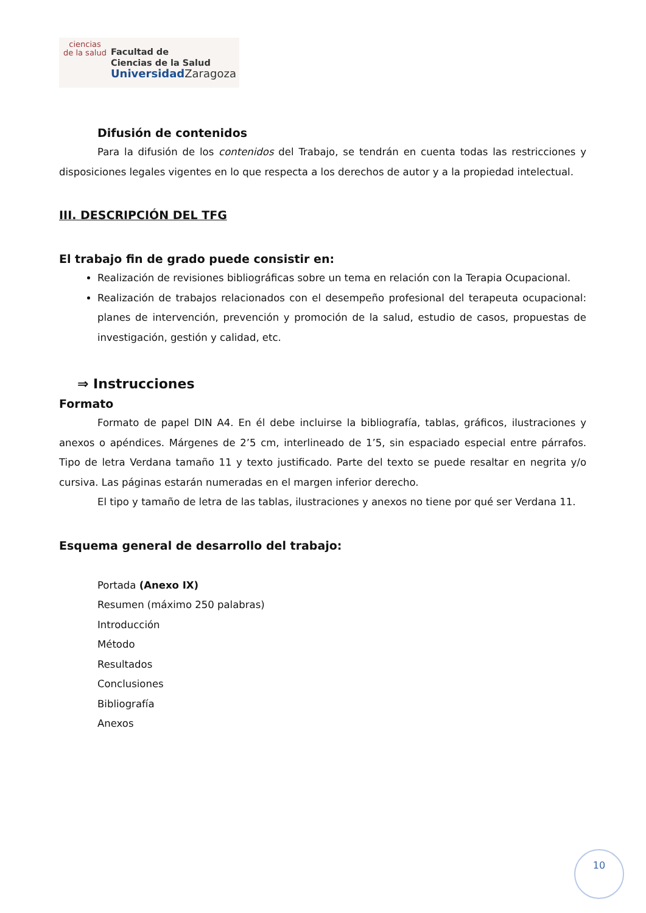ciencias
de la salud
Facultad de
Ciencias de la Salud
Universidad Zaragoza
Difusión de contenidos
Para la difusión de los contenidos del Trabajo, se tendrán en cuenta todas las restricciones y disposiciones legales vigentes en lo que respecta a los derechos de autor y a la propiedad intelectual.
III. DESCRIPCIÓN DEL TFG
El trabajo fin de grado puede consistir en:
Realización de revisiones bibliográficas sobre un tema en relación con la Terapia Ocupacional.
Realización de trabajos relacionados con el desempeño profesional del terapeuta ocupacional: planes de intervención, prevención y promoción de la salud, estudio de casos, propuestas de investigación, gestión y calidad, etc.
⇒ Instrucciones
Formato
Formato de papel DIN A4. En él debe incluirse la bibliografía, tablas, gráficos, ilustraciones y anexos o apéndices. Márgenes de 2’5 cm, interlineado de 1’5, sin espaciado especial entre párrafos. Tipo de letra Verdana tamaño 11 y texto justificado. Parte del texto se puede resaltar en negrita y/o cursiva. Las páginas estarán numeradas en el margen inferior derecho.
El tipo y tamaño de letra de las tablas, ilustraciones y anexos no tiene por qué ser Verdana 11.
Esquema general de desarrollo del trabajo:
Portada (Anexo IX)
Resumen (máximo 250 palabras)
Introducción
Método
Resultados
Conclusiones
Bibliografía
Anexos
10